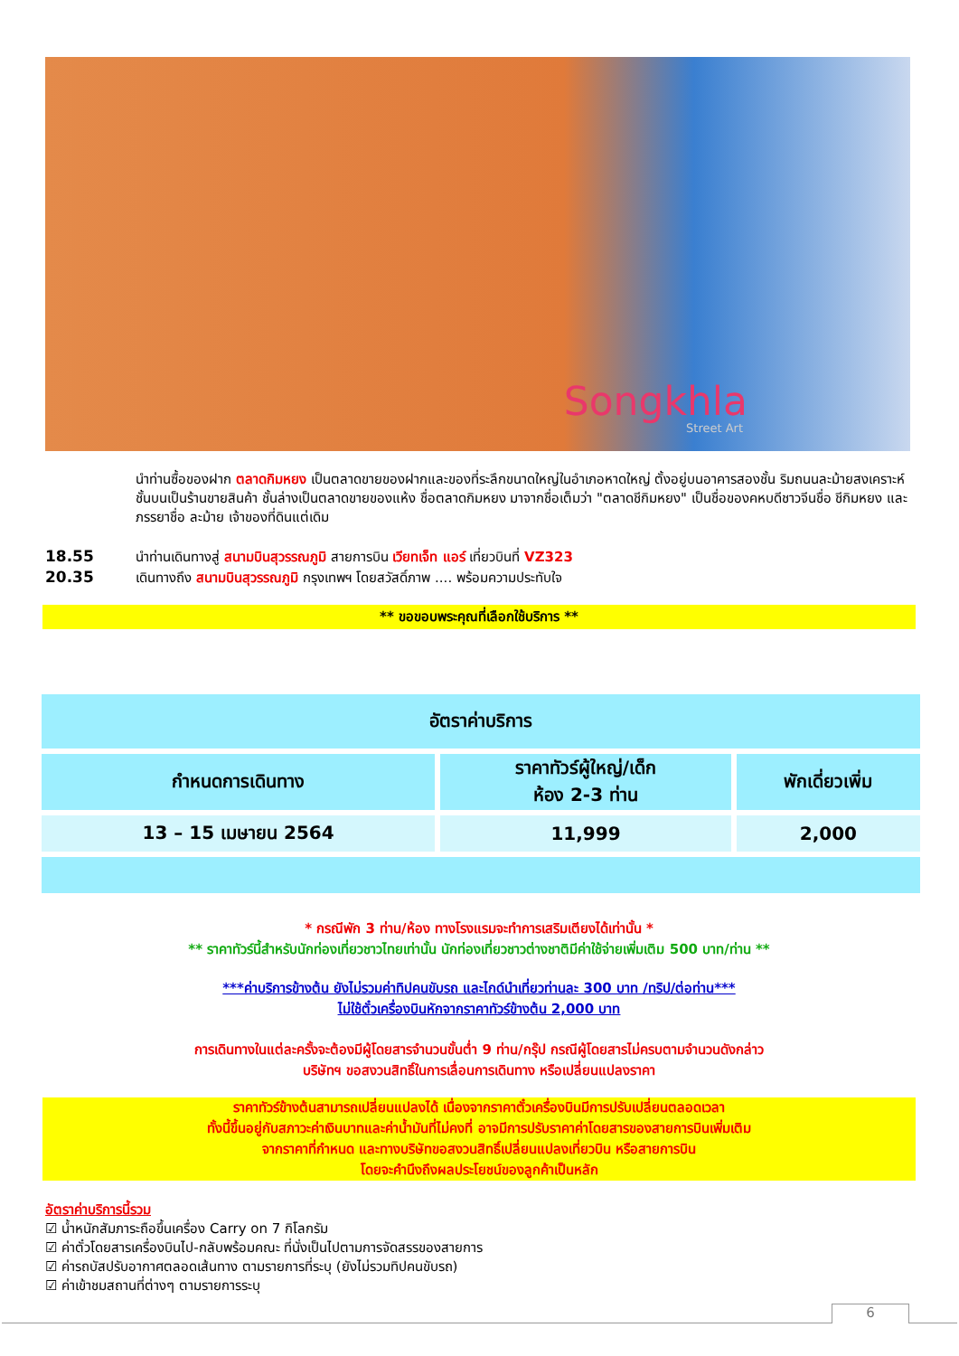Songkhla
Street Art
นำท่านซื้อของฝาก ตลาดกิมหยง เป็นตลาดขายของฝากและของที่ระลึกขนาดใหญ่ในอำเภอหาดใหญ่ ตั้งอยู่บนอาคารสองชั้น ริมถนนละม้ายสงเคราะห์ ชั้นบนเป็นร้านขายสินค้า ชั้นล่างเป็นตลาดขายของแห้ง ชื่อตลาดกิมหยง มาจากชื่อเต็มว่า "ตลาดชีกิมหยง" เป็นชื่อของคหบดีชาวจีนชื่อ ชีกิมหยง และภรรยาชื่อ ละม้าย เจ้าของที่ดินแต่เดิม
18.55 นำท่านเดินทางสู่ สนามบินสุวรรณภูมิ สายการบิน เวียทเจ็ท แอร์ เที่ยวบินที่ VZ323
20.35 เดินทางถึง สนามบินสุวรรณภูมิ กรุงเทพฯ โดยสวัสดิ์ภาพ .... พร้อมความประทับใจ
** ขอขอบพระคุณที่เลือกใช้บริการ **
| อัตราค่าบริการ | | |
| --- | --- | --- |
| กำหนดการเดินทาง | ราคาทัวร์ผู้ใหญ่/เด็ก ห้อง 2-3 ท่าน | พักเดี่ยวเพิ่ม |
| 13 – 15 เมษายน 2564 | 11,999 | 2,000 |
* กรณีพัก 3 ท่าน/ห้อง ทางโรงแรมจะทำการเสริมเตียงได้เท่านั้น *
** ราคาทัวร์นี้สำหรับนักท่องเที่ยวชาวไทยเท่านั้น นักท่องเที่ยวชาวต่างชาติมีค่าใช้จ่ายเพิ่มเติม 500 บาท/ท่าน **
***ค่าบริการข้างต้น ยังไม่รวมค่าทิปคนขับรถ และไกด์นำเที่ยวท่านละ 300 บาท /ทริป/ต่อท่าน***
ไม่ใช้ตั๋วเครื่องบินหักจากราคาทัวร์ข้างต้น 2,000 บาท
การเดินทางในแต่ละครั้งจะต้องมีผู้โดยสารจำนวนขั้นต่ำ 9 ท่าน/กรุ๊ป กรณีผู้โดยสารไม่ครบตามจำนวนดังกล่าว
บริษัทฯ ขอสงวนสิทธิ์ในการเลื่อนการเดินทาง หรือเปลี่ยนแปลงราคา
ราคาทัวร์ข้างต้นสามารถเปลี่ยนแปลงได้ เนื่องจากราคาตั๋วเครื่องบินมีการปรับเปลี่ยนตลอดเวลา
ทั้งนี้ขึ้นอยู่กับสภาวะค่าเงินบาทและค่าน้ำมันที่ไม่คงที่ อาจมีการปรับราคาค่าโดยสารของสายการบินเพิ่มเติม
จากราคาที่กำหนด และทางบริษัทขอสงวนสิทธิ์เปลี่ยนแปลงเที่ยวบิน หรือสายการบิน
โดยจะคำนึงถึงผลประโยชน์ของลูกค้าเป็นหลัก
อัตราค่าบริการนี้รวม
☑ น้ำหนักสัมภาระถือขึ้นเครื่อง Carry on 7 กิโลกรัม
☑ ค่าตั๋วโดยสารเครื่องบินไป-กลับพร้อมคณะ ที่นั่งเป็นไปตามการจัดสรรของสายการ
☑ ค่ารถบัสปรับอากาศตลอดเส้นทาง ตามรายการที่ระบุ (ยังไม่รวมทิปคนขับรถ)
☑ ค่าเข้าชมสถานที่ต่างๆ ตามรายการระบุ
6